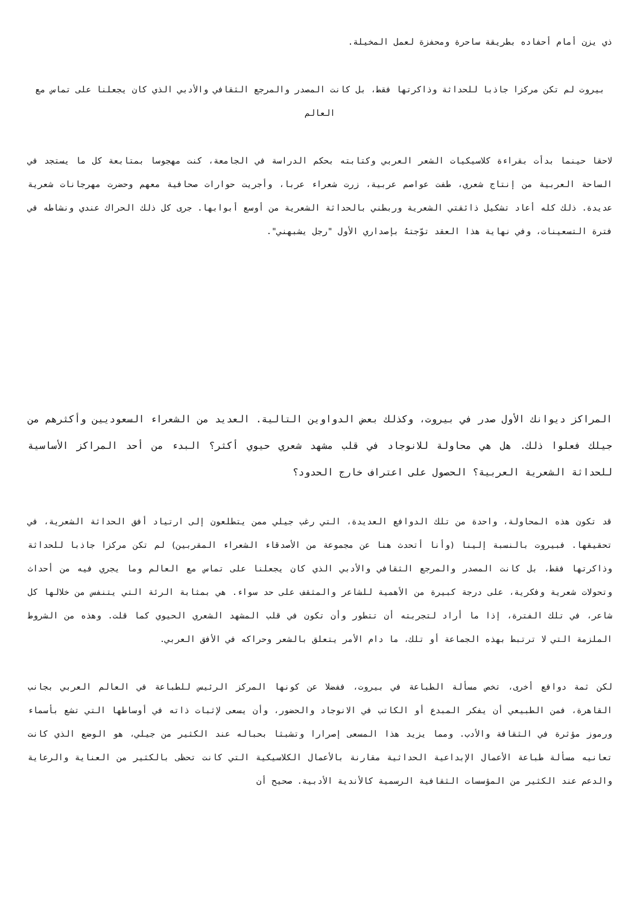ذي يزن أمام أحفاده بطريقة ساحرة ومحفزة لعمل المخيلة.
بيروت لم تكن مركزا جاذبا للحداثة وذاكرتها فقط، بل كانت المصدر والمرجع الثقافي والأدبي الذي كان يجعلنا على تماس مع العالم
لاحقا حينما بدأت بقراءة كلاسيكيات الشعر العربي وكتابته بحكم الدراسة في الجامعة، كنت مهجوسا بمتابعة كل ما يستجد في الساحة العربية من إنتاج شعري، طفت عواصم عربية، زرت شعراء عربا، وأجريت حوارات صحافية معهم وحضرت مهرجانات شعرية عديدة. ذلك كله أعاد تشكيل ذائقتي الشعرية وربطني بالحداثة الشعرية من أوسع أبوابها. جرى كل ذلك الحراك عندي ونشاطه في فترة التسعينات، وفي نهاية هذا العقد توّجتهُ بإصداري الأول "رجل يشبهني".
المراكز ديوانك الأول صدر في بيروت، وكذلك بعض الدواوين التالية. العديد من الشعراء السعوديين وأكثرهم من جيلك فعلوا ذلك. هل هي محاولة للانوجاد في قلب مشهد شعري حيوي أكثر؟ البدء من أحد المراكز الأساسية للحداثة الشعرية العربية؟ الحصول على اعتراف خارج الحدود؟
قد تكون هذه المحاولة، واحدة من تلك الدوافع العديدة، التي رغب جيلي ممن يتطلعون إلى ارتياد أفق الحداثة الشعرية، في تحقيقها. فبيروت بالنسبة إلينا (وأنا أتحدث هنا عن مجموعة من الأصدقاء الشعراء المقربين) لم تكن مركزا جاذبا للحداثة وذاكرتها فقط، بل كانت المصدر والمرجع الثقافي والأدبي الذي كان يجعلنا على تماس مع العالم وما يجري فيه من أحداث وتحولات شعرية وفكرية، على درجة كبيرة من الأهمية للشاعر والمثقف على حد سواء. هي بمثابة الرئة التي يتنفس من خلالها كل شاعر، في تلك الفترة، إذا ما أراد لتجربته أن تتطور وأن تكون في قلب المشهد الشعري الحيوي كما قلت. وهذه من الشروط الملزمة التي لا ترتبط بهذه الجماعة أو تلك، ما دام الأمر يتعلق بالشعر وحراكه في الأفق العربي.
لكن ثمة دوافع أخرى، تخص مسألة الطباعة في بيروت، ففضلا عن كونها المركز الرئيس للطباعة في العالم العربي بجانب القاهرة، فمن الطبيعي أن يفكر المبدع أو الكاتب في الانوجاد والحضور، وأن يسعى لإثبات ذاته في أوساطها التي تشع بأسماء ورموز مؤثرة في الثقافة والأدب. ومما يزيد هذا المسعى إصرارا وتشبثا بحباله عند الكثير من جيلي، هو الوضع الذي كانت تعانيه مسألة طباعة الأعمال الإبداعية الحداثية مقارنة بالأعمال الكلاسيكية التي كانت تحظى بالكثير من العناية والرعاية والدعم عند الكثير من المؤسسات الثقافية الرسمية كالأندية الأدبية. صحيح أن